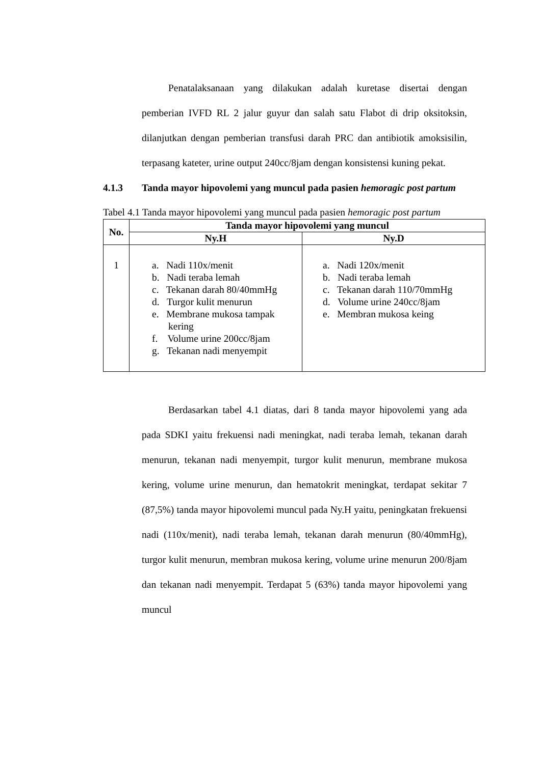Penatalaksanaan yang dilakukan adalah kuretase disertai dengan pemberian IVFD RL 2 jalur guyur dan salah satu Flabot di drip oksitoksin, dilanjutkan dengan pemberian transfusi darah PRC dan antibiotik amoksisilin, terpasang kateter, urine output 240cc/8jam dengan konsistensi kuning pekat.
4.1.3 Tanda mayor hipovolemi yang muncul pada pasien hemoragic post partum
Tabel 4.1 Tanda mayor hipovolemi yang muncul pada pasien hemoragic post partum
| No. | Tanda mayor hipovolemi yang muncul | |
| --- | --- | --- |
| | Ny.H | Ny.D |
| 1 | a. Nadi 110x/menit b. Nadi teraba lemah c. Tekanan darah 80/40mmHg d. Turgor kulit menurun e. Membrane mukosa tampak kering f. Volume urine 200cc/8jam g. Tekanan nadi menyempit | a. Nadi 120x/menit b. Nadi teraba lemah c. Tekanan darah 110/70mmHg d. Volume urine 240cc/8jam e. Membran mukosa keing |
Berdasarkan tabel 4.1 diatas, dari 8 tanda mayor hipovolemi yang ada pada SDKI yaitu frekuensi nadi meningkat, nadi teraba lemah, tekanan darah menurun, tekanan nadi menyempit, turgor kulit menurun, membrane mukosa kering, volume urine menurun, dan hematokrit meningkat, terdapat sekitar 7 (87,5%) tanda mayor hipovolemi muncul pada Ny.H yaitu, peningkatan frekuensi nadi (110x/menit), nadi teraba lemah, tekanan darah menurun (80/40mmHg), turgor kulit menurun, membran mukosa kering, volume urine menurun 200/8jam dan tekanan nadi menyempit. Terdapat 5 (63%) tanda mayor hipovolemi yang muncul